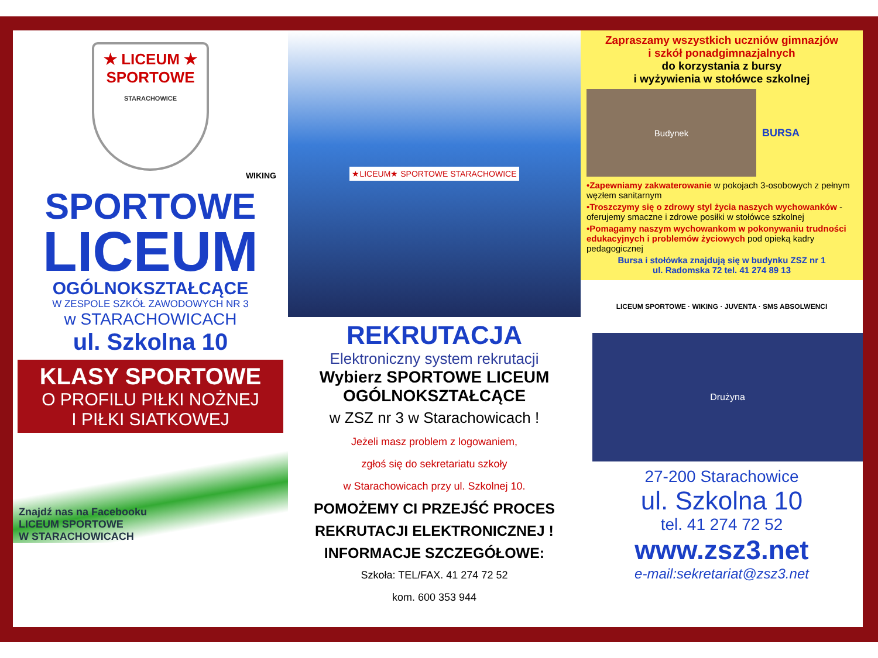★ LICEUM ★
SPORTOWE
STARACHOWICE
WIKING
SPORTOWE
LICEUM
OGÓLNOKSZTAŁCĄCE
W ZESPOLE SZKÓŁ ZAWODOWYCH NR 3
w STARACHOWICACH
ul. Szkolna 10
KLASY SPORTOWE
O PROFILU PIŁKI NOŻNEJ
I PIŁKI SIATKOWEJ
Znajdź nas na Facebooku
LICEUM SPORTOWE
W STARACHOWICACH
★LICEUM★ SPORTOWE STARACHOWICE
REKRUTACJA
Elektroniczny system rekrutacji
Wybierz SPORTOWE LICEUM
OGÓLNOKSZTAŁCĄCE
w ZSZ nr 3 w Starachowicach !
Jeżeli masz problem z logowaniem,
zgłoś się do sekretariatu szkoły
w Starachowicach przy ul. Szkolnej 10.
POMOŻEMY CI PRZEJŚĆ PROCES
REKRUTACJI ELEKTRONICZNEJ !
INFORMACJE SZCZEGÓŁOWE:
Szkoła: TEL/FAX. 41 274 72 52
kom. 600 353 944
Zapraszamy wszystkich uczniów gimnazjów
i szkół ponadgimnazjalnych
do korzystania z bursy
i wyżywienia w stołówce szkolnej
Budynek
BURSA
•Zapewniamy zakwaterowanie w pokojach 3-osobowych z pełnym węzłem sanitarnym
•Troszczymy się o zdrowy styl życia naszych wychowanków - oferujemy smaczne i zdrowe posiłki w stołówce szkolnej
•Pomagamy naszym wychowankom w pokonywaniu trudności edukacyjnych i problemów życiowych pod opieką kadry pedagogicznej
Bursa i stołówka znajdują się w budynku ZSZ nr 1
ul. Radomska 72 tel. 41 274 89 13
LICEUM SPORTOWE · WIKING · JUVENTA · SMS ABSOLWENCI
Drużyna
27-200 Starachowice
ul. Szkolna 10
tel. 41 274 72 52
www.zsz3.net
e-mail:sekretariat@zsz3.net